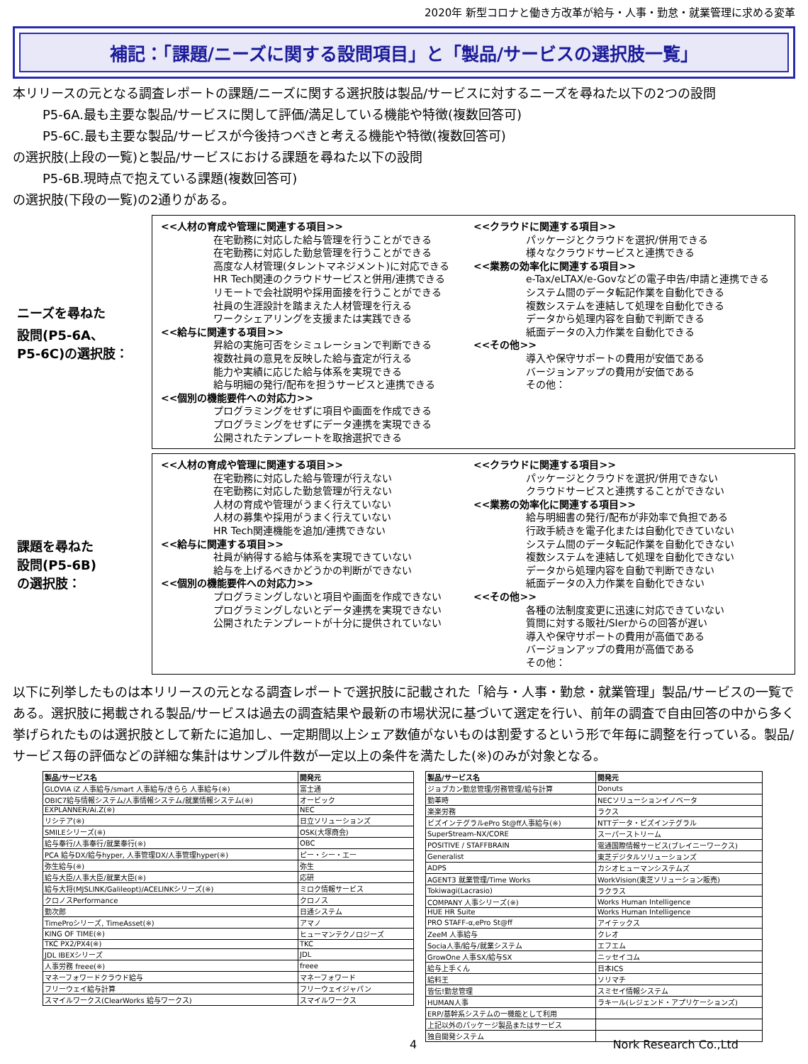2020年 新型コロナと働き方改革が給与・人事・勤怠・就業管理に求める変革
補記：「課題/ニーズに関する設問項目」と「製品/サービスの選択肢一覧」
本リリースの元となる調査レポートの課題/ニーズに関する選択肢は製品/サービスに対するニーズを尋ねた以下の2つの設問
P5-6A.最も主要な製品/サービスに関して評価/満足している機能や特徴(複数回答可)
P5-6C.最も主要な製品/サービスが今後持つべきと考える機能や特徴(複数回答可)
の選択肢(上段の一覧)と製品/サービスにおける課題を尋ねた以下の設問
P5-6B.現時点で抱えている課題(複数回答可)
の選択肢(下段の一覧)の2通りがある。
ニーズを尋ねた
設問(P5-6A、
P5-6C)の選択肢：
<<人材の育成や管理に関連する項目>>
在宅勤務に対応した給与管理を行うことができる
在宅勤務に対応した勤怠管理を行うことができる
高度な人材管理(タレントマネジメント)に対応できる
HR Tech関連のクラウドサービスと併用/連携できる
リモートで会社説明や採用面接を行うことができる
社員の生涯設計を踏まえた人材管理を行える
ワークシェアリングを支援または実践できる
<<給与に関連する項目>>
昇給の実施可否をシミュレーションで判断できる
複数社員の意見を反映した給与査定が行える
能力や実績に応じた給与体系を実現できる
給与明細の発行/配布を担うサービスと連携できる
<<個別の機能要件への対応力>>
プログラミングをせずに項目や画面を作成できる
プログラミングをせずにデータ連携を実現できる
公開されたテンプレートを取捨選択できる
<<クラウドに関連する項目>>
パッケージとクラウドを選択/併用できる
様々なクラウドサービスと連携できる
<<業務の効率化に関連する項目>>
e-Tax/eLTAX/e-Govなどの電子申告/申請と連携できる
システム間のデータ転記作業を自動化できる
複数システムを連結して処理を自動化できる
データから処理内容を自動で判断できる
紙面データの入力作業を自動化できる
<<その他>>
導入や保守サポートの費用が安価である
バージョンアップの費用が安価である
その他：
課題を尋ねた
設問(P5-6B)
の選択肢：
<<人材の育成や管理に関連する項目>>
在宅勤務に対応した給与管理が行えない
在宅勤務に対応した勤怠管理が行えない
人材の育成や管理がうまく行えていない
人材の募集や採用がうまく行えていない
HR Tech関連機能を追加/連携できない
<<給与に関連する項目>>
社員が納得する給与体系を実現できていない
給与を上げるべきかどうかの判断ができない
<<個別の機能要件への対応力>>
プログラミングしないと項目や画面を作成できない
プログラミングしないとデータ連携を実現できない
公開されたテンプレートが十分に提供されていない
<<クラウドに関連する項目>>
パッケージとクラウドを選択/併用できない
クラウドサービスと連携することができない
<<業務の効率化に関連する項目>>
給与明細書の発行/配布が非効率で負担である
行政手続きを電子化または自動化できていない
システム間のデータ転記作業を自動化できない
複数システムを連結して処理を自動化できない
データから処理内容を自動で判断できない
紙面データの入力作業を自動化できない
<<その他>>
各種の法制度変更に迅速に対応できていない
質問に対する販社/SIerからの回答が遅い
導入や保守サポートの費用が高価である
バージョンアップの費用が高価である
その他：
以下に列挙したものは本リリースの元となる調査レポートで選択肢に記載された「給与・人事・勤怠・就業管理」製品/サービスの一覧である。選択肢に掲載される製品/サービスは過去の調査結果や最新の市場状況に基づいて選定を行い、前年の調査で自由回答の中から多く挙げられたものは選択肢として新たに追加し、一定期間以上シェア数値がないものは割愛するという形で年毎に調整を行っている。製品/サービス毎の評価などの詳細な集計はサンプル件数が一定以上の条件を満たした(※)のみが対象となる。
| 製品/サービス名 | 開発元 |
| --- | --- |
| GLOVIA iZ 人事給与/smart 人事給与/きらら 人事給与(※) | 富士通 |
| OBIC7給与情報システム/人事情報システム/就業情報システム(※) | オービック |
| EXPLANNER/Ai.Z(※) | NEC |
| リシテア(※) | 日立ソリューションズ |
| SMILEシリーズ(※) | OSK(大塚商会) |
| 給与奉行/人事奉行/就業奉行(※) | OBC |
| PCA 給与DX/給与hyper, 人事管理DX/人事管理hyper(※) | ピー・シー・エー |
| 弥生給与(※) | 弥生 |
| 給与大臣/人事大臣/就業大臣(※) | 応研 |
| 給与大将(MJSLINK/Galileopt)/ACELINKシリーズ(※) | ミロク情報サービス |
| クロノスPerformance | クロノス |
| 勤次郎 | 日通システム |
| TimeProシリーズ, TimeAsset(※) | アマノ |
| KING OF TIME(※) | ヒューマンテクノロジーズ |
| TKC PX2/PX4(※) | TKC |
| JDL IBEXシリーズ | JDL |
| 人事労務 freee(※) | freee |
| マネーフォワードクラウド給与 | マネーフォワード |
| フリーウェイ給与計算 | フリーウェイジャパン |
| スマイルワークス(ClearWorks 給与ワークス) | スマイルワークス |
| 製品/サービス名 | 開発元 |
| --- | --- |
| ジョブカン勤怠管理/労務管理/給与計算 | Donuts |
| 勤革時 | NECソリューションイノベータ |
| 楽楽労務 | ラクス |
| ビズインテグラルePro St@ff人事給与(※) | NTTデータ・ビズインテグラル |
| SuperStream-NX/CORE | スーパーストリーム |
| POSITIVE / STAFFBRAIN | 電通国際情報サービス(ブレイニーワークス) |
| Generalist | 東芝デジタルソリューションズ |
| ADPS | カシオヒューマンシステムズ |
| AGENT3 就業管理/Time Works | WorkVision(東芝ソリューション販売) |
| Tokiwagi(Lacrasio) | ラクラス |
| COMPANY 人事シリーズ(※) | Works Human Intelligence |
| HUE HR Suite | Works Human Intelligence |
| PRO STAFF-α,ePro St@ff | アイテックス |
| ZeeM 人事給与 | クレオ |
| Socia人事/給与/就業システム | エフエム |
| GrowOne 人事SX/給与SX | ニッセイコム |
| 給与上手くん | 日本ICS |
| 給料王 | ソリマチ |
| 皆伝!勤怠管理 | スミセイ情報システム |
| HUMAN人事 | ラキール(レジェンド・アプリケーションズ) |
| ERP/基幹系システムの一機能として利用 | |
| 上記以外のパッケージ製品またはサービス | |
| 独自開発システム | |
4 Nork Research Co.,Ltd